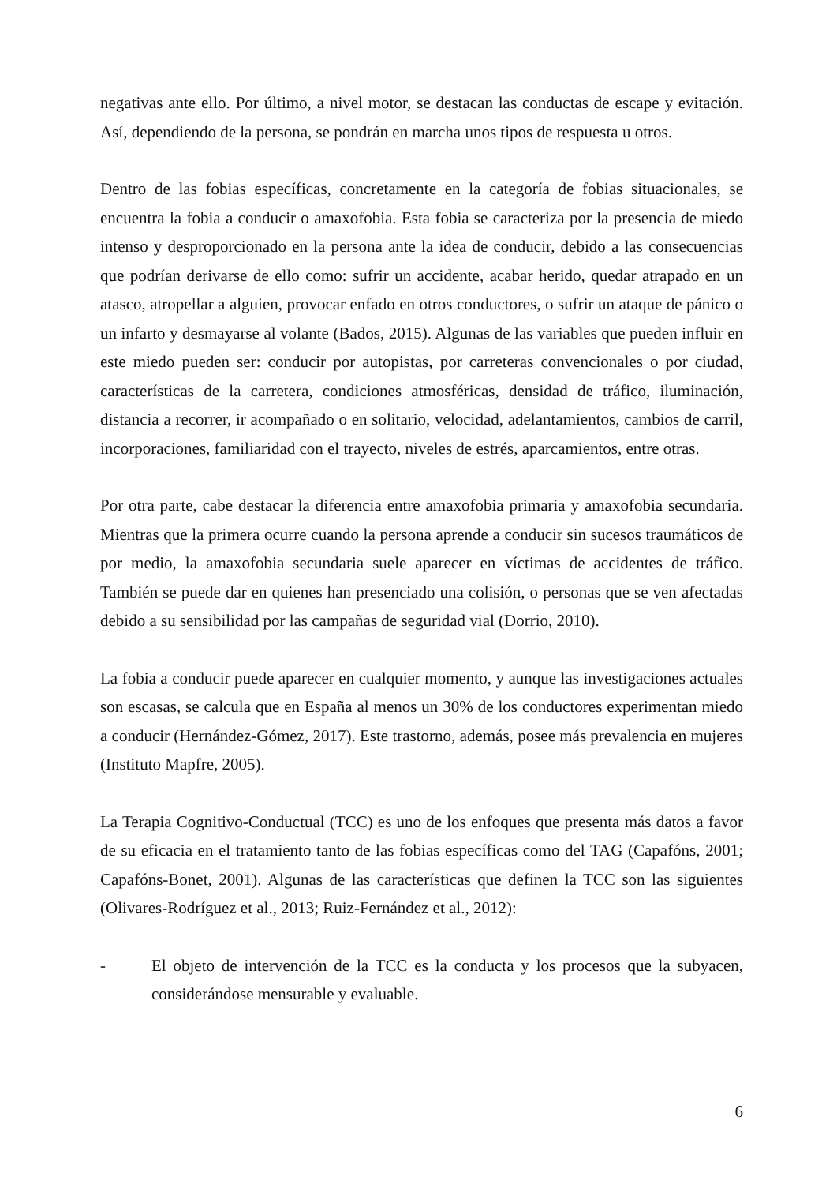negativas ante ello. Por último, a nivel motor, se destacan las conductas de escape y evitación. Así, dependiendo de la persona, se pondrán en marcha unos tipos de respuesta u otros.
Dentro de las fobias específicas, concretamente en la categoría de fobias situacionales, se encuentra la fobia a conducir o amaxofobia. Esta fobia se caracteriza por la presencia de miedo intenso y desproporcionado en la persona ante la idea de conducir, debido a las consecuencias que podrían derivarse de ello como: sufrir un accidente, acabar herido, quedar atrapado en un atasco, atropellar a alguien, provocar enfado en otros conductores, o sufrir un ataque de pánico o un infarto y desmayarse al volante (Bados, 2015). Algunas de las variables que pueden influir en este miedo pueden ser: conducir por autopistas, por carreteras convencionales o por ciudad, características de la carretera, condiciones atmosféricas, densidad de tráfico, iluminación, distancia a recorrer, ir acompañado o en solitario, velocidad, adelantamientos, cambios de carril, incorporaciones, familiaridad con el trayecto, niveles de estrés, aparcamientos, entre otras.
Por otra parte, cabe destacar la diferencia entre amaxofobia primaria y amaxofobia secundaria. Mientras que la primera ocurre cuando la persona aprende a conducir sin sucesos traumáticos de por medio, la amaxofobia secundaria suele aparecer en víctimas de accidentes de tráfico. También se puede dar en quienes han presenciado una colisión, o personas que se ven afectadas debido a su sensibilidad por las campañas de seguridad vial (Dorrio, 2010).
La fobia a conducir puede aparecer en cualquier momento, y aunque las investigaciones actuales son escasas, se calcula que en España al menos un 30% de los conductores experimentan miedo a conducir (Hernández-Gómez, 2017). Este trastorno, además, posee más prevalencia en mujeres (Instituto Mapfre, 2005).
La Terapia Cognitivo-Conductual (TCC) es uno de los enfoques que presenta más datos a favor de su eficacia en el tratamiento tanto de las fobias específicas como del TAG (Capafóns, 2001; Capafóns-Bonet, 2001). Algunas de las características que definen la TCC son las siguientes (Olivares-Rodríguez et al., 2013; Ruiz-Fernández et al., 2012):
- El objeto de intervención de la TCC es la conducta y los procesos que la subyacen, considerándose mensurable y evaluable.
6